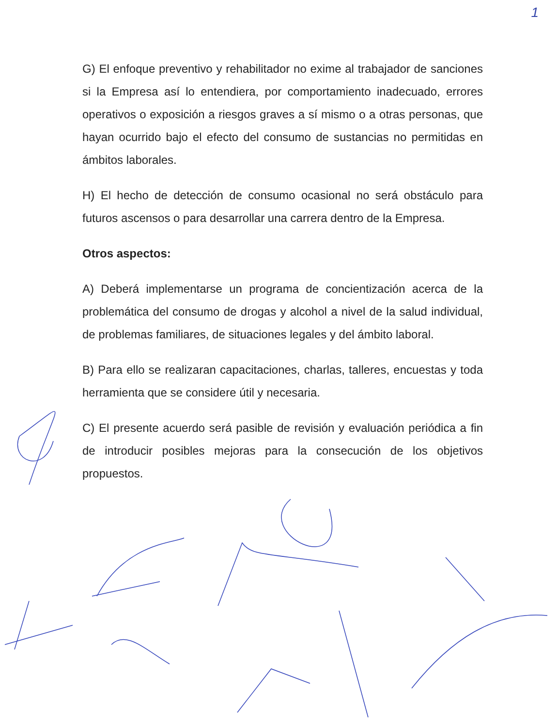1
G) El enfoque preventivo y rehabilitador no exime al trabajador de sanciones si la Empresa así lo entendiera, por comportamiento inadecuado, errores operativos o exposición a riesgos graves a sí mismo o a otras personas, que hayan ocurrido bajo el efecto del consumo de sustancias no permitidas en ámbitos laborales.
H) El hecho de detección de consumo ocasional no será obstáculo para futuros ascensos o para desarrollar una carrera dentro de la Empresa.
Otros aspectos:
A) Deberá implementarse un programa de concientización acerca de la problemática del consumo de drogas y alcohol a nivel de la salud individual, de problemas familiares, de situaciones legales y del ámbito laboral.
B) Para ello se realizaran capacitaciones, charlas, talleres, encuestas y toda herramienta que se considere útil y necesaria.
C) El presente acuerdo será pasible de revisión y evaluación periódica a fin de introducir posibles mejoras para la consecución de los objetivos propuestos.